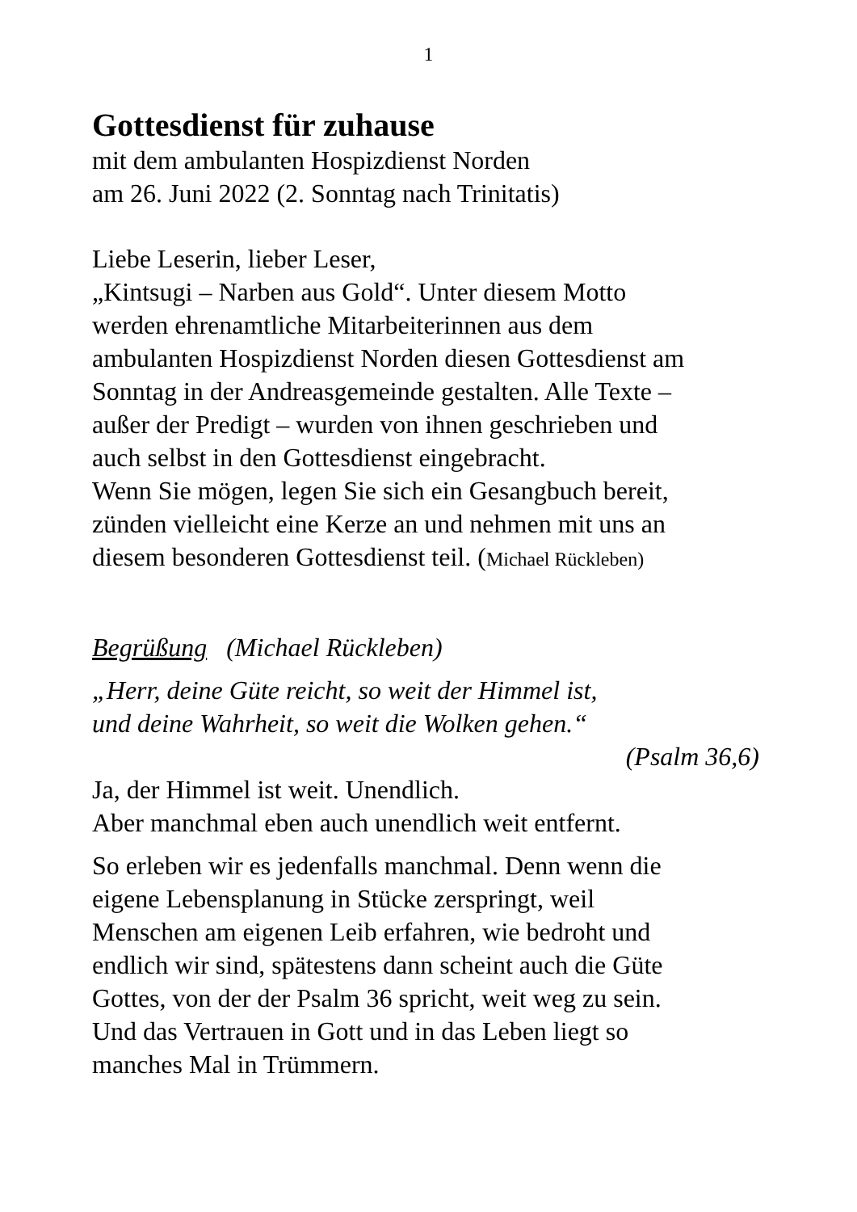1
Gottesdienst für zuhause
mit dem ambulanten Hospizdienst Norden
am 26. Juni 2022 (2. Sonntag nach Trinitatis)
Liebe Leserin, lieber Leser,
„Kintsugi – Narben aus Gold“. Unter diesem Motto
werden ehrenamtliche Mitarbeiterinnen aus dem
ambulanten Hospizdienst Norden diesen Gottesdienst am
Sonntag in der Andreasgemeinde gestalten. Alle Texte –
außer der Predigt – wurden von ihnen geschrieben und
auch selbst in den Gottesdienst eingebracht.
Wenn Sie mögen, legen Sie sich ein Gesangbuch bereit,
zünden vielleicht eine Kerze an und nehmen mit uns an
diesem besonderen Gottesdienst teil. (Michael Rückleben)
Begrüßung (Michael Rückleben)
„Herr, deine Güte reicht, so weit der Himmel ist,
und deine Wahrheit, so weit die Wolken gehen.“
(Psalm 36,6)
Ja, der Himmel ist weit. Unendlich.
Aber manchmal eben auch unendlich weit entfernt.
So erleben wir es jedenfalls manchmal. Denn wenn die
eigene Lebensplanung in Stücke zerspringt, weil
Menschen am eigenen Leib erfahren, wie bedroht und
endlich wir sind, spätestens dann scheint auch die Güte
Gottes, von der der Psalm 36 spricht, weit weg zu sein.
Und das Vertrauen in Gott und in das Leben liegt so
manches Mal in Trümmern.